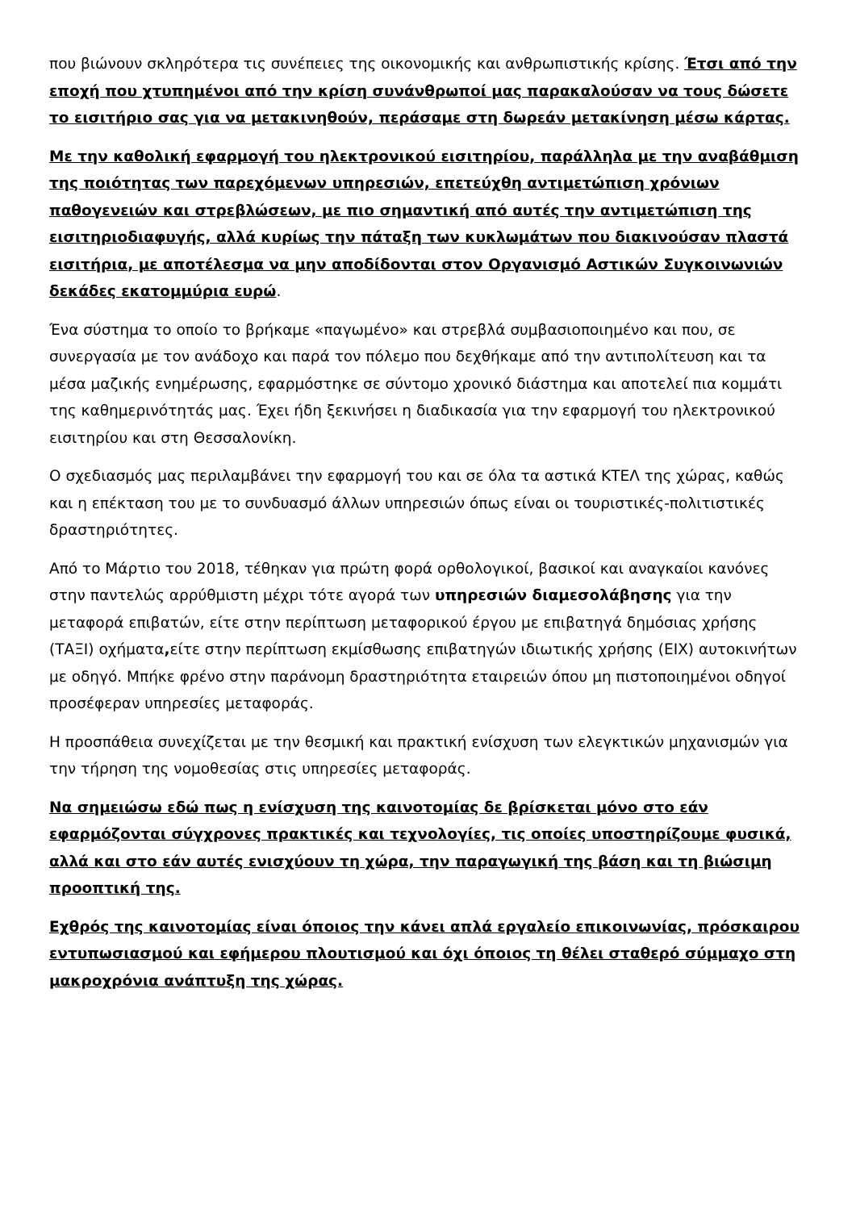που βιώνουν σκληρότερα τις συνέπειες της οικονομικής και ανθρωπιστικής κρίσης. Έτσι από την εποχή που χτυπημένοι από την κρίση συνάνθρωποί μας παρακαλούσαν να τους δώσετε το εισιτήριο σας για να μετακινηθούν, περάσαμε στη δωρεάν μετακίνηση μέσω κάρτας.
Με την καθολική εφαρμογή του ηλεκτρονικού εισιτηρίου, παράλληλα με την αναβάθμιση της ποιότητας των παρεχόμενων υπηρεσιών, επετεύχθη αντιμετώπιση χρόνιων παθογενειών και στρεβλώσεων, με πιο σημαντική από αυτές την αντιμετώπιση της εισιτηριοδιαφυγής, αλλά κυρίως την πάταξη των κυκλωμάτων που διακινούσαν πλαστά εισιτήρια, με αποτέλεσμα να μην αποδίδονται στον Οργανισμό Αστικών Συγκοινωνιών δεκάδες εκατομμύρια ευρώ.
Ένα σύστημα το οποίο το βρήκαμε «παγωμένο» και στρεβλά συμβασιοποιημένο και που, σε συνεργασία με τον ανάδοχο και παρά τον πόλεμο που δεχθήκαμε από την αντιπολίτευση και τα μέσα μαζικής ενημέρωσης, εφαρμόστηκε σε σύντομο χρονικό διάστημα και αποτελεί πια κομμάτι της καθημερινότητάς μας. Έχει ήδη ξεκινήσει η διαδικασία για την εφαρμογή του ηλεκτρονικού εισιτηρίου και στη Θεσσαλονίκη.
Ο σχεδιασμός μας περιλαμβάνει την εφαρμογή του και σε όλα τα αστικά ΚΤΕΛ της χώρας, καθώς και η επέκταση του με το συνδυασμό άλλων υπηρεσιών όπως είναι οι τουριστικές-πολιτιστικές δραστηριότητες.
Από το Μάρτιο του 2018, τέθηκαν για πρώτη φορά ορθολογικοί, βασικοί και αναγκαίοι κανόνες στην παντελώς αρρύθμιστη μέχρι τότε αγορά των υπηρεσιών διαμεσολάβησης για την μεταφορά επιβατών, είτε στην περίπτωση μεταφορικού έργου με επιβατηγά δημόσιας χρήσης (ΤΑΞΙ) οχήματα, είτε στην περίπτωση εκμίσθωσης επιβατηγών ιδιωτικής χρήσης (ΕΙΧ) αυτοκινήτων με οδηγό. Μπήκε φρένο στην παράνομη δραστηριότητα εταιρειών όπου μη πιστοποιημένοι οδηγοί προσέφεραν υπηρεσίες μεταφοράς.
Η προσπάθεια συνεχίζεται με την θεσμική και πρακτική ενίσχυση των ελεγκτικών μηχανισμών για την τήρηση της νομοθεσίας στις υπηρεσίες μεταφοράς.
Να σημειώσω εδώ πως η ενίσχυση της καινοτομίας δε βρίσκεται μόνο στο εάν εφαρμόζονται σύγχρονες πρακτικές και τεχνολογίες, τις οποίες υποστηρίζουμε φυσικά, αλλά και στο εάν αυτές ενισχύουν τη χώρα, την παραγωγική της βάση και τη βιώσιμη προοπτική της.
Εχθρός της καινοτομίας είναι όποιος την κάνει απλά εργαλείο επικοινωνίας, πρόσκαιρου εντυπωσιασμού και εφήμερου πλουτισμού και όχι όποιος τη θέλει σταθερό σύμμαχο στη μακροχρόνια ανάπτυξη της χώρας.